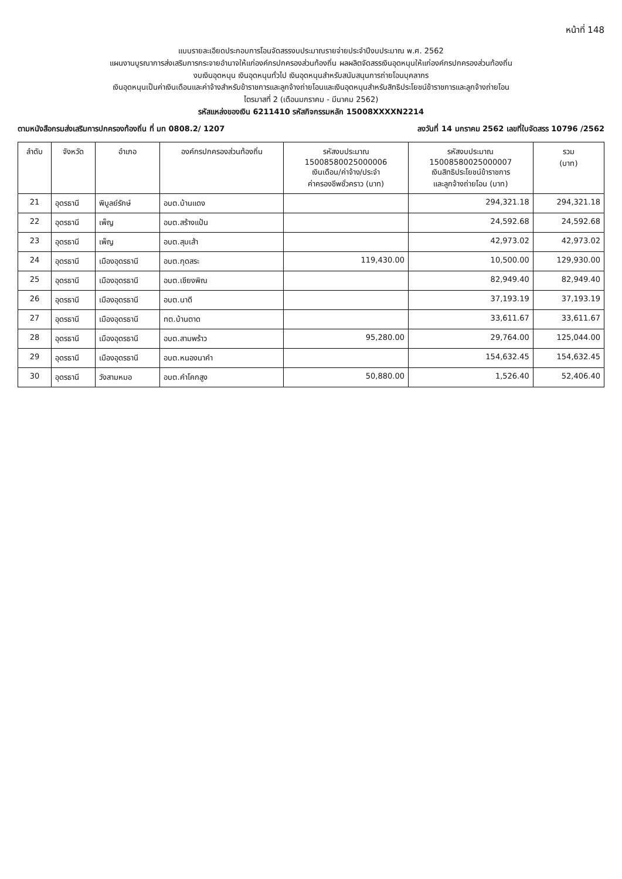หน้าที่ 148
แบบรายละเอียดประกอบการโอนจัดสรรงบประมาณรายจ่ายประจำปีงบประมาณ พ.ศ. 2562
แผนงานบูรณาการส่งเสริมการกระจายอำนาจให้แก่องค์กรปกครองส่วนท้องถิ่น ผลผลิตจัดสรรเงินอุดหนุนให้แก่องค์กรปกครองส่วนท้องถิ่น
งบเงินอุดหนุน เงินอุดหนุนทั่วไป เงินอุดหนุนสำหรับสนับสนุนการถ่ายโอนบุคลากร
เงินอุดหนุนเป็นค่าเงินเดือนและค่าจ้างสำหรับข้าราชการและลูกจ้างถ่ายโอนและเงินอุดหนุนสำหรับสิทธิประโยชน์ข้าราชการและลูกจ้างถ่ายโอน
ไตรมาสที่ 2 (เดือนมกราคม - มีนาคม 2562)
รหัสแหล่งของเงิน 6211410 รหัสกิจกรรมหลัก 15008XXXXN2214
ตามหนังสือกรมส่งเสริมการปกครองท้องถิ่น ที่ มท 0808.2/ 1207 ลงวันที่ 14 มกราคม 2562 เลขที่ใบจัดสรร 10796 /2562
| ลำดับ | จังหวัด | อำเภอ | องค์กรปกครองส่วนท้องถิ่น | รหัสงบประมาณ 15008580025000006 เงินเดือน/ค่าจ้าง/ประจำ ค่าครองชีพชั่วคราว (บาท) | รหัสงบประมาณ 15008580025000007 เงินสิทธิประโยชน์ข้าราชการ และลูกจ้างถ่ายโอน (บาท) | รวม (บาท) |
| --- | --- | --- | --- | --- | --- | --- |
| 21 | อุดรธานี | พิบูลย์รักษ์ | อบต.บ้านแดง | | 294,321.18 | 294,321.18 |
| 22 | อุดรธานี | เพ็ญ | อบต.สร้างแป้น | | 24,592.68 | 24,592.68 |
| 23 | อุดรธานี | เพ็ญ | อบต.สุมเส้า | | 42,973.02 | 42,973.02 |
| 24 | อุดรธานี | เมืองอุดรธานี | อบต.กุดสระ | 119,430.00 | 10,500.00 | 129,930.00 |
| 25 | อุดรธานี | เมืองอุดรธานี | อบต.เชียงพิณ | | 82,949.40 | 82,949.40 |
| 26 | อุดรธานี | เมืองอุดรธานี | อบต.นาดี | | 37,193.19 | 37,193.19 |
| 27 | อุดรธานี | เมืองอุดรธานี | ทต.บ้านตาด | | 33,611.67 | 33,611.67 |
| 28 | อุดรธานี | เมืองอุดรธานี | อบต.สามพร้าว | 95,280.00 | 29,764.00 | 125,044.00 |
| 29 | อุดรธานี | เมืองอุดรธานี | อบต.หนองนาคำ | | 154,632.45 | 154,632.45 |
| 30 | อุดรธานี | วังสามหมอ | อบต.คำโคกสูง | 50,880.00 | 1,526.40 | 52,406.40 |